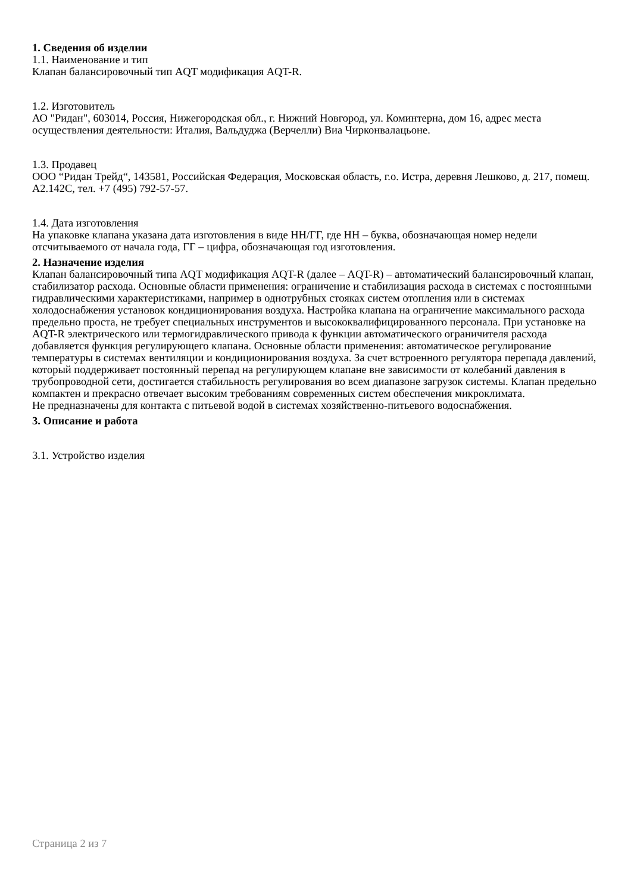1. Сведения об изделии
1.1. Наименование и тип
Клапан балансировочный тип AQT модификация AQT-R.
1.2. Изготовитель
АО "Ридан", 603014, Россия, Нижегородская обл., г. Нижний Новгород, ул. Коминтерна, дом 16, адрес места осуществления деятельности: Италия, Вальдуджа (Верчелли) Виа Чирконвалацьоне.
1.3. Продавец
ООО “Ридан Трейд“, 143581, Российская Федерация, Московская область, г.о. Истра, деревня Лешково, д. 217, помещ. А2.142С, тел. +7 (495) 792-57-57.
1.4. Дата изготовления
На упаковке клапана указана дата изготовления в виде НН/ГГ, где НН – буква, обозначающая номер недели отсчитываемого от начала года, ГГ – цифра, обозначающая год изготовления.
2. Назначение изделия
Клапан балансировочный типа AQT модификация AQT-R (далее – AQT-R) – автоматический балансировочный клапан, стабилизатор расхода. Основные области применения: ограничение и стабилизация расхода в системах с постоянными гидравлическими характеристиками, например в однотрубных стояках систем отопления или в системах холодоснабжения установок кондиционирования воздуха. Настройка клапана на ограничение максимального расхода предельно проста, не требует специальных инструментов и высококвалифицированного персонала. При установке на AQT-R электрического или термогидравлического привода к функции автоматического ограничителя расхода добавляется функция регулирующего клапана. Основные области применения: автоматическое регулирование температуры в системах вентиляции и кондиционирования воздуха. За счет встроенного регулятора перепада давлений, который поддерживает постоянный перепад на регулирующем клапане вне зависимости от колебаний давления в трубопроводной сети, достигается стабильность регулирования во всем диапазоне загрузок системы. Клапан предельно компактен и прекрасно отвечает высоким требованиям современных систем обеспечения микроклимата.
Не предназначены для контакта с питьевой водой в системах хозяйственно-питьевого водоснабжения.
3. Описание и работа
3.1. Устройство изделия
Страница 2 из 7